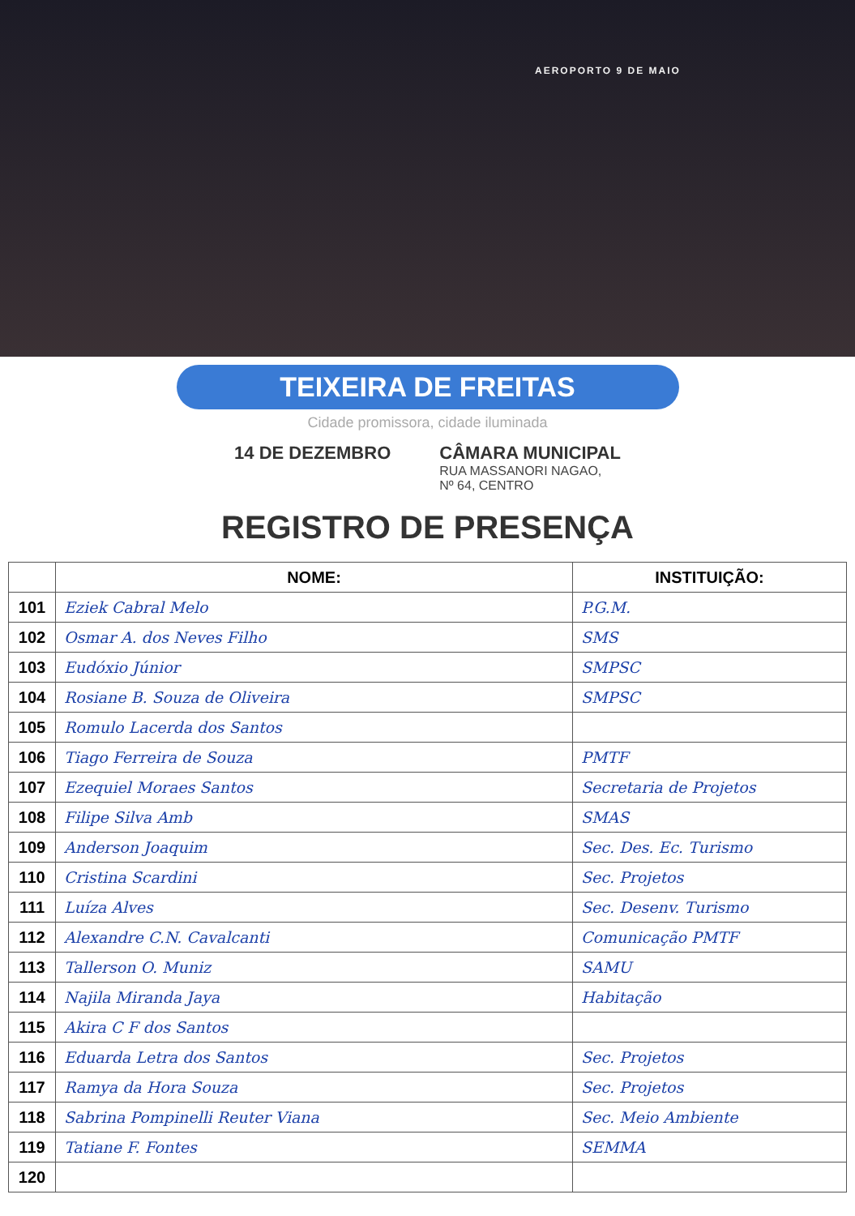AEROPORTO 9 DE MAIO
TEIXEIRA DE FREITAS
Cidade promissora, cidade iluminada
14 DE DEZEMBRO CÂMARA MUNICIPAL
RUA MASSANORI NAGAO,
Nº 64, CENTRO
REGISTRO DE PRESENÇA
| | NOME: | INSTITUIÇÃO: |
| --- | --- | --- |
| 101 | Eziek Cabral Melo | P.G.M. |
| 102 | Osmar A. dos Neves Filho | SMS |
| 103 | Eudóxio Júnior | SMPSC |
| 104 | Rosiane B. Souza de Oliveira | SMPSC |
| 105 | Romulo Lacerda dos Santos | |
| 106 | Tiago Ferreira de Souza | PMTF |
| 107 | Ezequiel Moraes Santos | Secretaria de Projetos |
| 108 | Filipe Silva Amb | SMAS |
| 109 | Anderson Joaquim | Sec. Des. Ec. Turismo |
| 110 | Cristina Scardini | Sec. Projetos |
| 111 | Luíza Alves | Sec. Desenv. Turismo |
| 112 | Alexandre C.N. Cavalcanti | Comunicação PMTF |
| 113 | Tallerson O. Muniz | SAMU |
| 114 | Najila Miranda Jaya | Habitação |
| 115 | Akira C F dos Santos | |
| 116 | Eduarda Letra dos Santos | Sec. Projetos |
| 117 | Ramya da Hora Souza | Sec. Projetos |
| 118 | Sabrina Pompinelli Reuter Viana | Sec. Meio Ambiente |
| 119 | Tatiane F. Fontes | SEMMA |
| 120 | | |